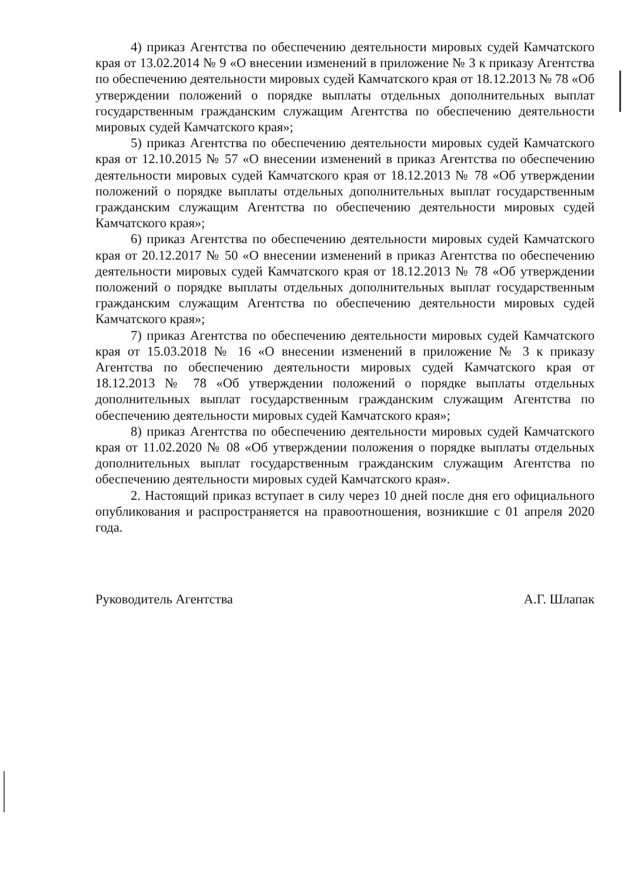4) приказ Агентства по обеспечению деятельности мировых судей Камчатского края от 13.02.2014 № 9 «О внесении изменений в приложение № 3 к приказу Агентства по обеспечению деятельности мировых судей Камчатского края от 18.12.2013 № 78 «Об утверждении положений о порядке выплаты отдельных дополнительных выплат государственным гражданским служащим Агентства по обеспечению деятельности мировых судей Камчатского края»;
5) приказ Агентства по обеспечению деятельности мировых судей Камчатского края от 12.10.2015 № 57 «О внесении изменений в приказ Агентства по обеспечению деятельности мировых судей Камчатского края от 18.12.2013 № 78 «Об утверждении положений о порядке выплаты отдельных дополнительных выплат государственным гражданским служащим Агентства по обеспечению деятельности мировых судей Камчатского края»;
6) приказ Агентства по обеспечению деятельности мировых судей Камчатского края от 20.12.2017 № 50 «О внесении изменений в приказ Агентства по обеспечению деятельности мировых судей Камчатского края от 18.12.2013 № 78 «Об утверждении положений о порядке выплаты отдельных дополнительных выплат государственным гражданским служащим Агентства по обеспечению деятельности мировых судей Камчатского края»;
7) приказ Агентства по обеспечению деятельности мировых судей Камчатского края от 15.03.2018 № 16 «О внесении изменений в приложение № 3 к приказу Агентства по обеспечению деятельности мировых судей Камчатского края от 18.12.2013 № 78 «Об утверждении положений о порядке выплаты отдельных дополнительных выплат государственным гражданским служащим Агентства по обеспечению деятельности мировых судей Камчатского края»;
8) приказ Агентства по обеспечению деятельности мировых судей Камчатского края от 11.02.2020 № 08 «Об утверждении положения о порядке выплаты отдельных дополнительных выплат государственным гражданским служащим Агентства по обеспечению деятельности мировых судей Камчатского края».
2. Настоящий приказ вступает в силу через 10 дней после дня его официального опубликования и распространяется на правоотношения, возникшие с 01 апреля 2020 года.
Руководитель Агентства А.Г. Шлапак